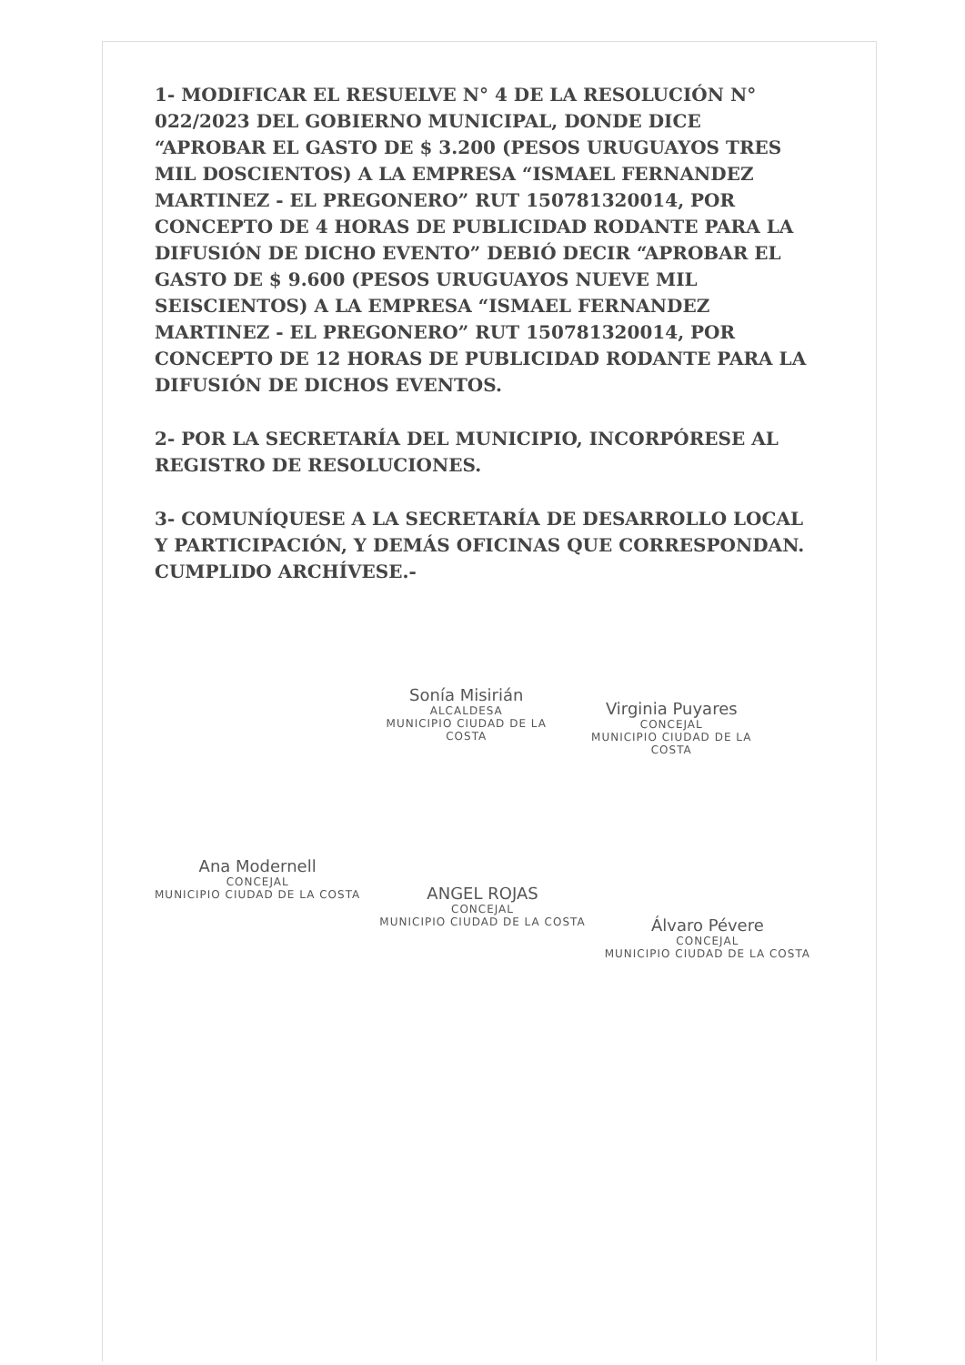1- MODIFICAR EL RESUELVE N° 4 DE LA RESOLUCIÓN N° 022/2023 DEL GOBIERNO MUNICIPAL, DONDE DICE “APROBAR EL GASTO DE $ 3.200 (PESOS URUGUAYOS TRES MIL DOSCIENTOS) A LA EMPRESA “ISMAEL FERNANDEZ MARTINEZ - EL PREGONERO” RUT 150781320014, POR CONCEPTO DE 4 HORAS DE PUBLICIDAD RODANTE PARA LA DIFUSIÓN DE DICHO EVENTO” DEBIÓ DECIR “APROBAR EL GASTO DE $ 9.600 (PESOS URUGUAYOS NUEVE MIL SEISCIENTOS) A LA EMPRESA “ISMAEL FERNANDEZ MARTINEZ - EL PREGONERO” RUT 150781320014, POR CONCEPTO DE 12 HORAS DE PUBLICIDAD RODANTE PARA LA DIFUSIÓN DE DICHOS EVENTOS.
2- POR LA SECRETARÍA DEL MUNICIPIO, INCORPÓRESE AL REGISTRO DE RESOLUCIONES.
3- COMUNÍQUESE A LA SECRETARÍA DE DESARROLLO LOCAL Y PARTICIPACIÓN, Y DEMÁS OFICINAS QUE CORRESPONDAN. CUMPLIDO ARCHÍVESE.-
Sonía Misirián
ALCALDESA
MUNICIPIO CIUDAD DE LA COSTA
Virginia Puyares
CONCEJAL
MUNICIPIO CIUDAD DE LA COSTA
Ana Modernell
CONCEJAL
MUNICIPIO CIUDAD DE LA COSTA
ANGEL ROJAS
CONCEJAL
MUNICIPIO CIUDAD DE LA COSTA
Álvaro Pévere
CONCEJAL
MUNICIPIO CIUDAD DE LA COSTA